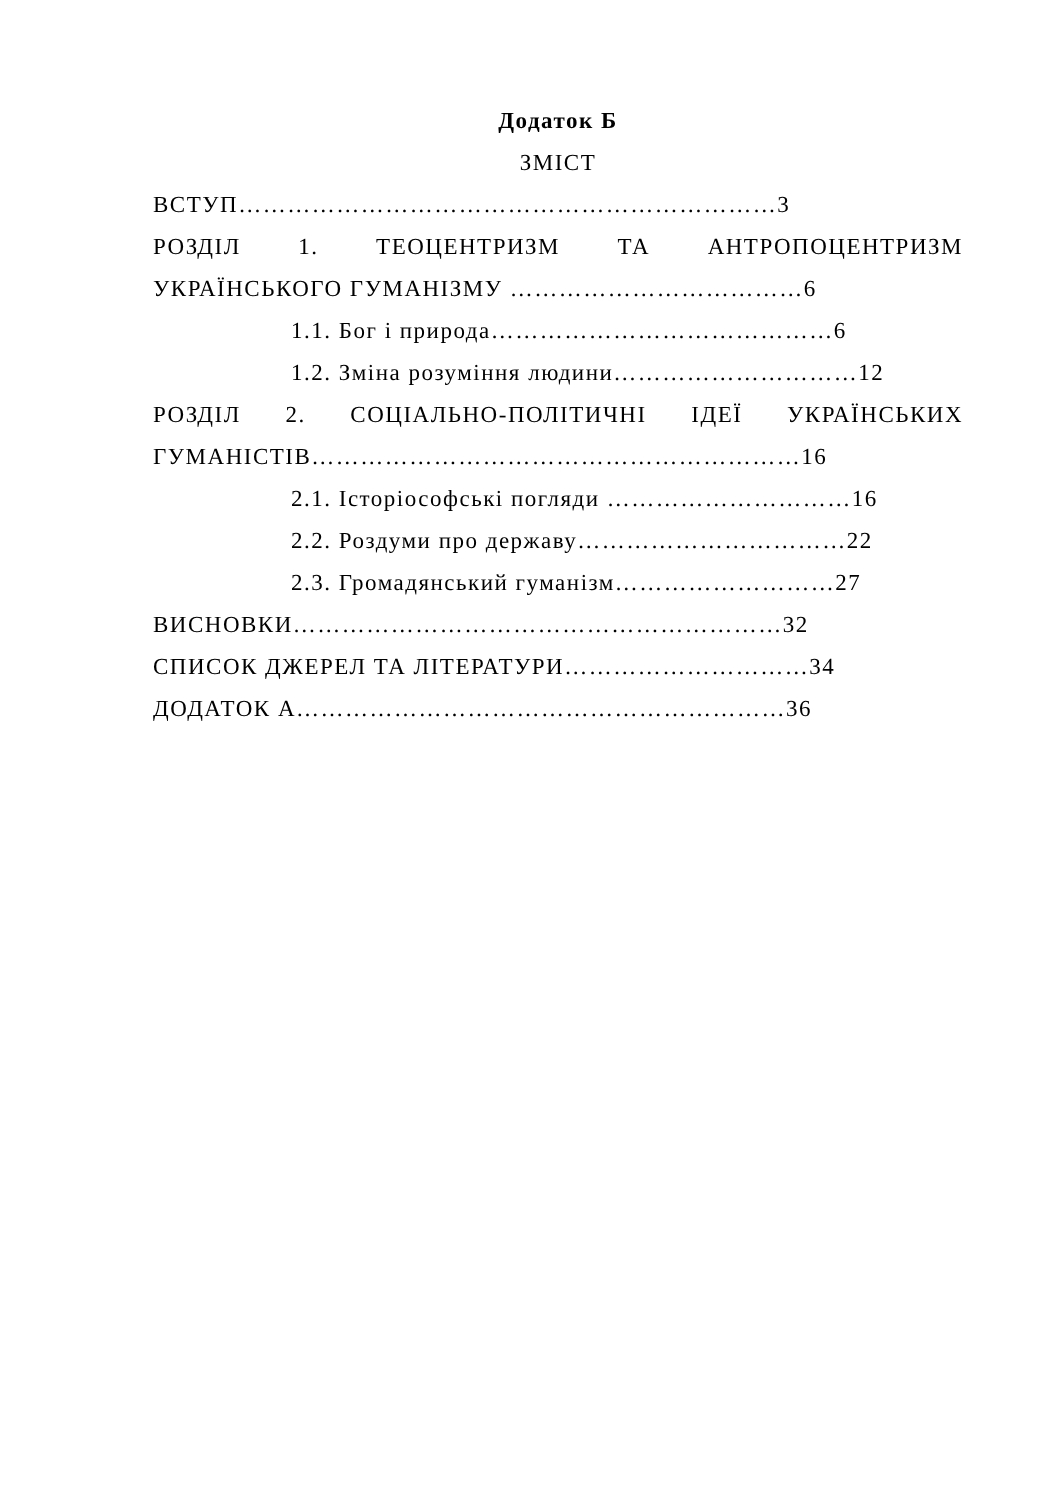Додаток Б
ЗМІСТ
ВСТУП…………………………………………………………3
РОЗДІЛ 1. ТЕОЦЕНТРИЗМ ТА АНТРОПОЦЕНТРИЗМ
УКРАЇНСЬКОГО ГУМАНІЗМУ ………………………………6
1.1. Бог і природа……………………………………6
1.2. Зміна розуміння людини…………………………12
РОЗДІЛ 2. СОЦІАЛЬНО-ПОЛІТИЧНІ ІДЕЇ УКРАЇНСЬКИХ
ГУМАНІСТІВ……………………………………………………16
2.1. Історіософські погляди …………………………16
2.2. Роздуми про державу……………………………22
2.3. Громадянський гуманізм………………………27
ВИСНОВКИ……………………………………………………32
СПИСОК ДЖЕРЕЛ ТА ЛІТЕРАТУРИ…………………………34
ДОДАТОК А……………………………………………………36